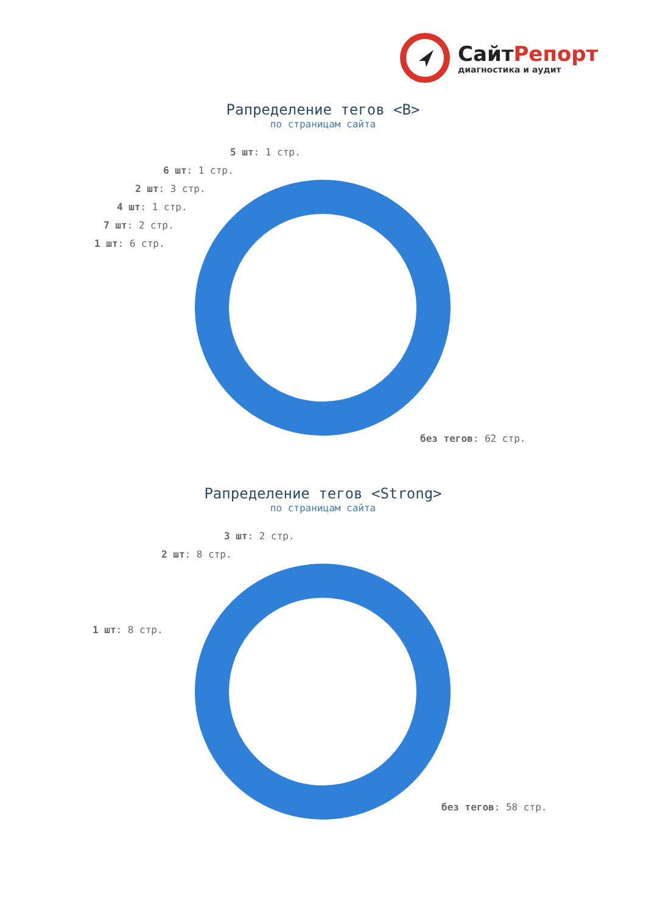СайтРепорт
диагностика и аудит
Рапределение тегов <B>
по страницам сайта
5 шт: 1 стр.
6 шт: 1 стр.
2 шт: 3 стр.
4 шт: 1 стр.
7 шт: 2 стр.
1 шт: 6 стр.
без тегов: 62 стр.
Рапределение тегов <Strong>
по страницам сайта
3 шт: 2 стр.
2 шт: 8 стр.
1 шт: 8 стр.
без тегов: 58 стр.